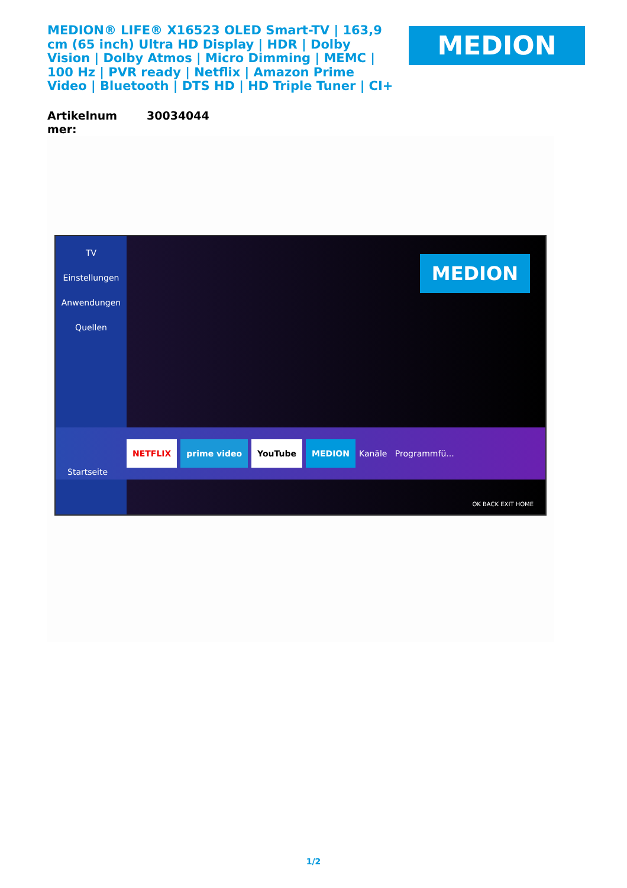MEDION® LIFE® X16523 OLED Smart-TV | 163,9 cm (65 inch) Ultra HD Display | HDR | Dolby Vision | Dolby Atmos | Micro Dimming | MEMC | 100 Hz | PVR ready | Netflix | Amazon Prime Video | Bluetooth | DTS HD | HD Triple Tuner | CI+
MEDION
| Artikelnum mer: | 30034044 |
TV
Einstellungen
Anwendungen
Quellen
MEDION
NETFLIX prime video YouTube MEDION Kanäle Programmfü...
Startseite
OK BACK EXIT HOME
1/2